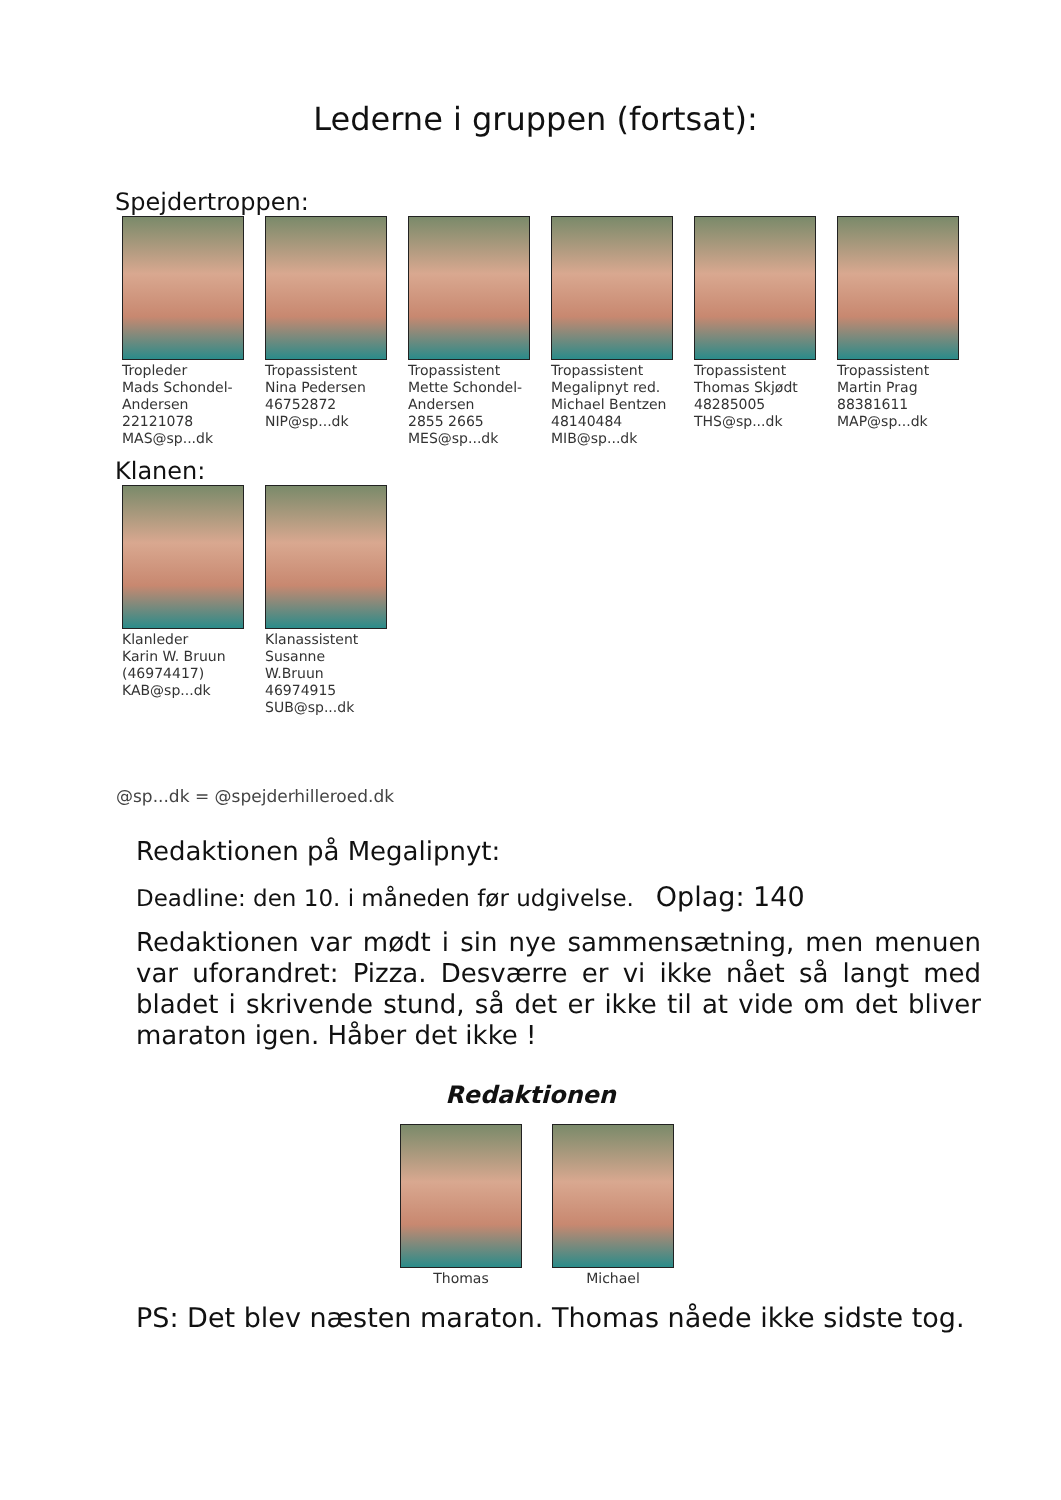Lederne i gruppen (fortsat):
Spejdertroppen:
Tropleder
Mads Schondel-Andersen
22121078
MAS@sp...dk
Tropassistent
Nina Pedersen
46752872
NIP@sp...dk
Tropassistent
Mette Schondel-Andersen
2855 2665
MES@sp...dk
Tropassistent
Megalipnyt red.
Michael Bentzen
48140484
MIB@sp...dk
Tropassistent
Thomas Skjødt
48285005
THS@sp...dk
Tropassistent
Martin Prag
88381611
MAP@sp...dk
Klanen:
Klanleder
Karin W. Bruun
(46974417)
KAB@sp...dk
Klanassistent
Susanne W.Bruun
46974915
SUB@sp...dk
@sp...dk = @spejderhilleroed.dk
Redaktionen på Megalipnyt:
Deadline: den 10. i måneden før udgivelse. Oplag: 140
Redaktionen var mødt i sin nye sammensætning, men menuen var uforandret: Pizza. Desværre er vi ikke nået så langt med bladet i skrivende stund, så det er ikke til at vide om det bliver maraton igen. Håber det ikke !
Redaktionen
Thomas Michael
PS: Det blev næsten maraton. Thomas nåede ikke sidste tog.